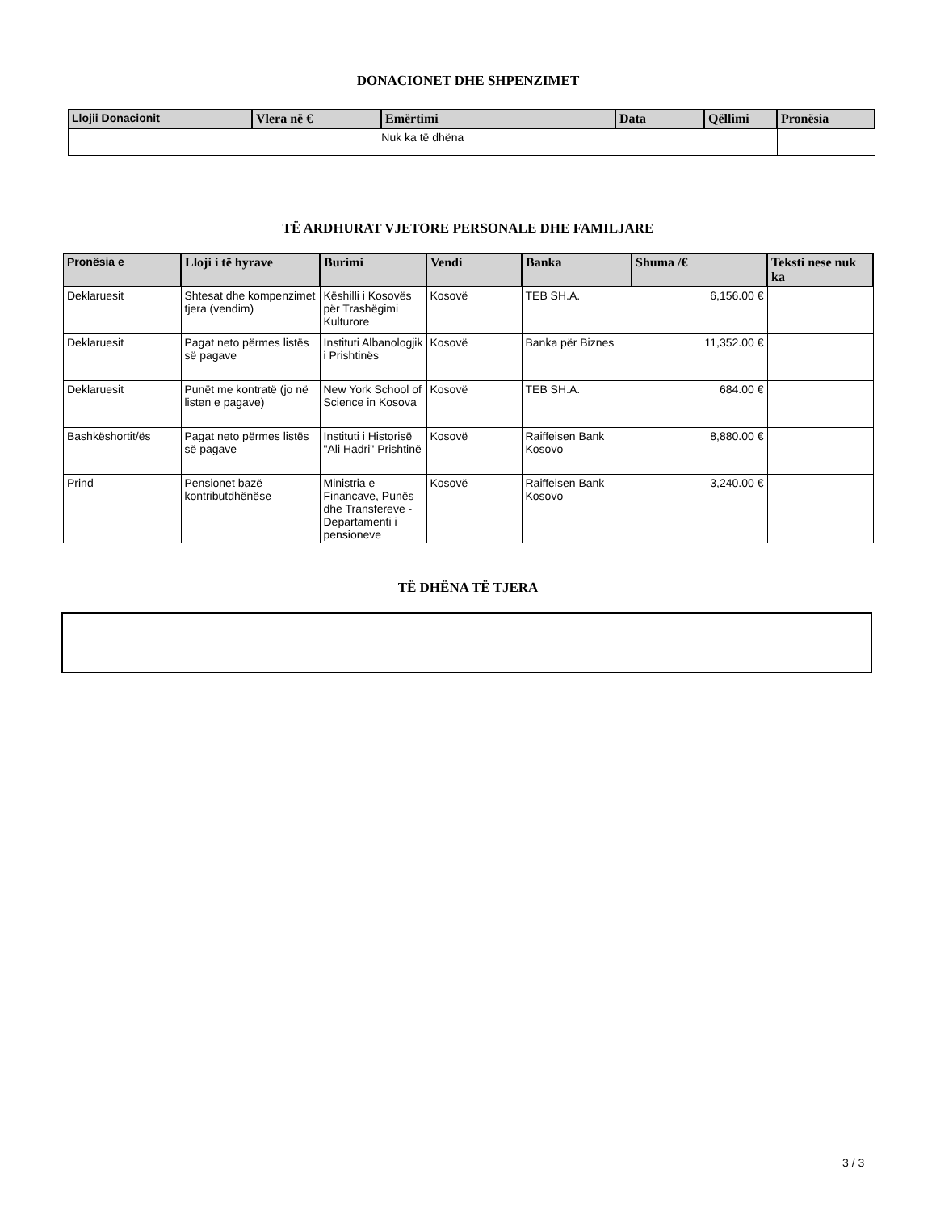DONACIONET DHE SHPENZIMET
| Llojii Donacionit | Vlera në € | Emërtimi | Data | Qëllimi | Pronësia |
| --- | --- | --- | --- | --- | --- |
| Nuk ka të dhëna | | | | | |
TË ARDHURAT VJETORE PERSONALE DHE FAMILJARE
| Pronësia e | Lloji i të hyrave | Burimi | Vendi | Banka | Shuma /€ | Teksti nese nuk ka |
| --- | --- | --- | --- | --- | --- | --- |
| Deklaruesit | Shtesat dhe kompenzimet tjera (vendim) | Këshilli i Kosovës për Trashëgimi Kulturore | Kosovë | TEB SH.A. | 6,156.00 € | |
| Deklaruesit | Pagat neto përmes listës së pagave | Instituti Albanologjik i Prishtinës | Kosovë | Banka për Biznes | 11,352.00 € | |
| Deklaruesit | Punët me kontratë (jo në listen e pagave) | New York School of Science in Kosova | Kosovë | TEB SH.A. | 684.00 € | |
| Bashkëshortit/ës | Pagat neto përmes listës së pagave | Instituti i Historisë "Ali Hadri" Prishtinë | Kosovë | Raiffeisen Bank Kosovo | 8,880.00 € | |
| Prind | Pensionet bazë kontributdhënëse | Ministria e Financave, Punës dhe Transfereve - Departamenti i pensioneve | Kosovë | Raiffeisen Bank Kosovo | 3,240.00 € | |
TË DHËNA TË TJERA
3 / 3